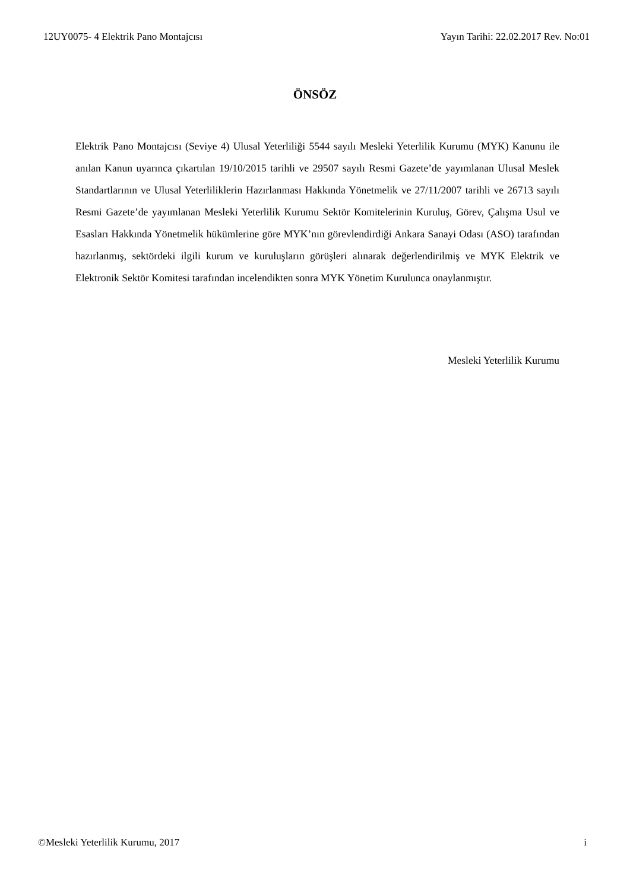12UY0075- 4 Elektrik Pano Montajcısı Yayın Tarihi: 22.02.2017 Rev. No:01
ÖNSÖZ
Elektrik Pano Montajcısı (Seviye 4) Ulusal Yeterliliği 5544 sayılı Mesleki Yeterlilik Kurumu (MYK) Kanunu ile anılan Kanun uyarınca çıkartılan 19/10/2015 tarihli ve 29507 sayılı Resmi Gazete’de yayımlanan Ulusal Meslek Standartlarının ve Ulusal Yeterliliklerin Hazırlanması Hakkında Yönetmelik ve 27/11/2007 tarihli ve 26713 sayılı Resmi Gazete’de yayımlanan Mesleki Yeterlilik Kurumu Sektör Komitelerinin Kuruluş, Görev, Çalışma Usul ve Esasları Hakkında Yönetmelik hükümlerine göre MYK’nın görevlendirdiği Ankara Sanayi Odası (ASO) tarafından hazırlanmış, sektördeki ilgili kurum ve kuruluşların görüşleri alınarak değerlendirilmiş ve MYK Elektrik ve Elektronik Sektör Komitesi tarafından incelendikten sonra MYK Yönetim Kurulunca onaylanmıştır.
Mesleki Yeterlilik Kurumu
©Mesleki Yeterlilik Kurumu, 2017 i